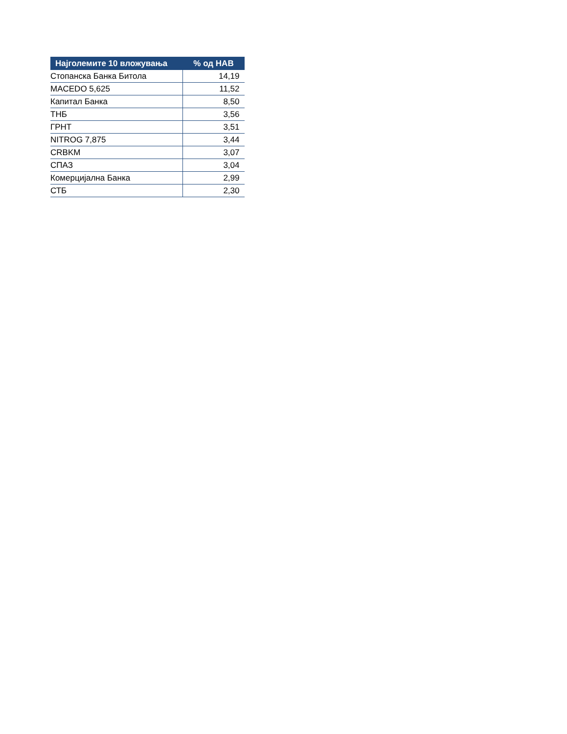| Најголемите 10 вложувања | % од НАВ |
| --- | --- |
| Стопанска Банка Битола | 14,19 |
| MACEDO 5,625 | 11,52 |
| Капитал Банка | 8,50 |
| ТНБ | 3,56 |
| ГРНТ | 3,51 |
| NITROG 7,875 | 3,44 |
| CRBKM | 3,07 |
| СПАЗ | 3,04 |
| Комерцијална Банка | 2,99 |
| СТБ | 2,30 |